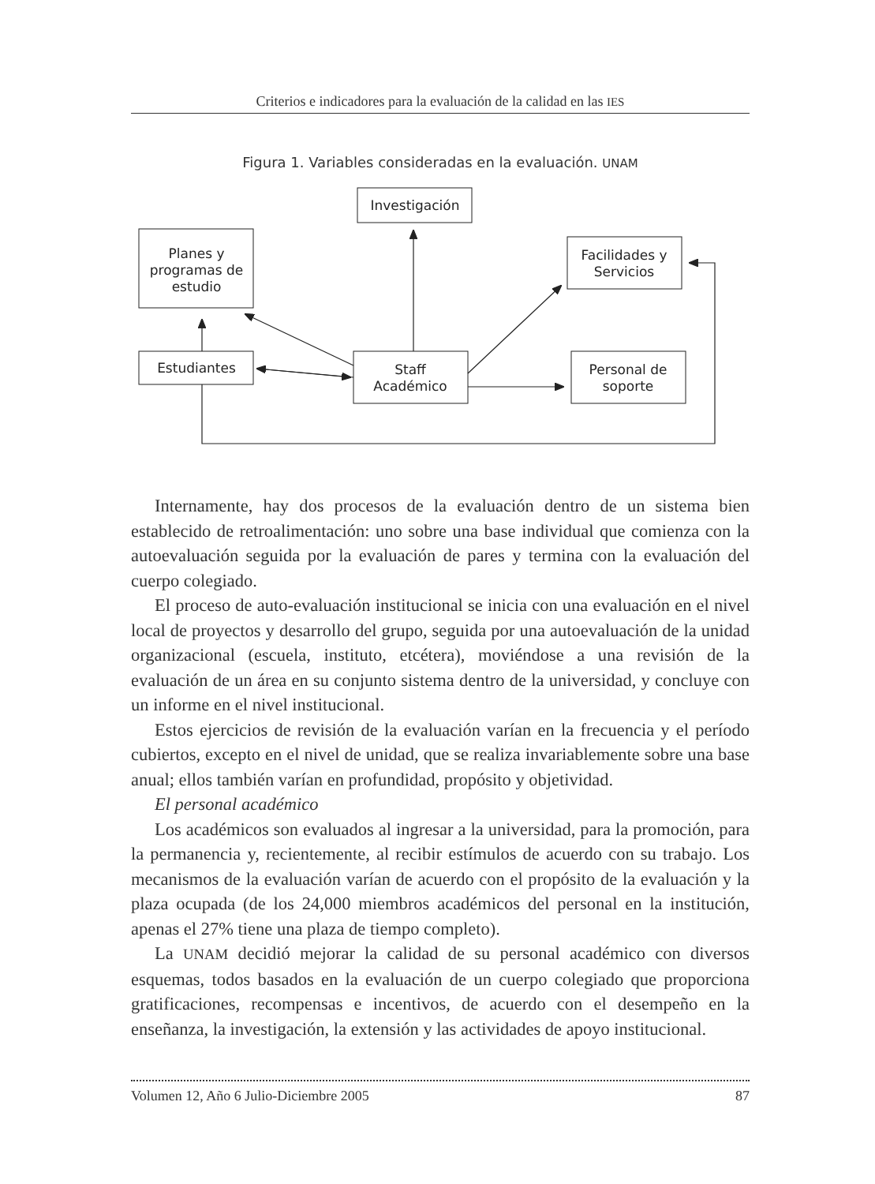Criterios e indicadores para la evaluación de la calidad en las IES
Figura 1. Variables consideradas en la evaluación. UNAM
Investigación
Planes y
programas de
estudio
Facilidades y
Servicios
Estudiantes
Staff
Académico
Personal de
soporte
Internamente, hay dos procesos de la evaluación dentro de un sistema bien establecido de retroalimentación: uno sobre una base individual que comienza con la autoevaluación seguida por la evaluación de pares y termina con la evaluación del cuerpo colegiado.
El proceso de auto-evaluación institucional se inicia con una evaluación en el nivel local de proyectos y desarrollo del grupo, seguida por una autoevaluación de la unidad organizacional (escuela, instituto, etcétera), moviéndose a una revisión de la evaluación de un área en su conjunto sistema dentro de la universidad, y concluye con un informe en el nivel institucional.
Estos ejercicios de revisión de la evaluación varían en la frecuencia y el período cubiertos, excepto en el nivel de unidad, que se realiza invariablemente sobre una base anual; ellos también varían en profundidad, propósito y objetividad.
El personal académico
Los académicos son evaluados al ingresar a la universidad, para la promoción, para la permanencia y, recientemente, al recibir estímulos de acuerdo con su trabajo. Los mecanismos de la evaluación varían de acuerdo con el propósito de la evaluación y la plaza ocupada (de los 24,000 miembros académicos del personal en la institución, apenas el 27% tiene una plaza de tiempo completo).
La UNAM decidió mejorar la calidad de su personal académico con diversos esquemas, todos basados en la evaluación de un cuerpo colegiado que proporciona gratificaciones, recompensas e incentivos, de acuerdo con el desempeño en la enseñanza, la investigación, la extensión y las actividades de apoyo institucional.
Volumen 12, Año 6 Julio-Diciembre 2005 87